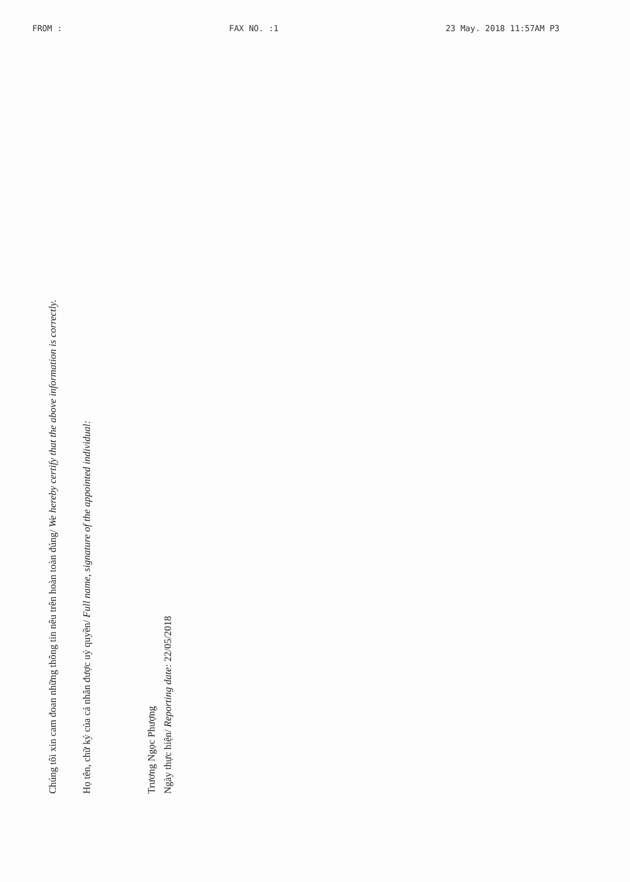FROM : FAX NO. :1 23 May. 2018 11:57AM P3
Chúng tôi xin cam đoan những thông tin nêu trên hoàn toàn đúng/ We hereby certify that the above information is correctly.
Họ tên, chữ ký của cá nhân được uỷ quyền/ Full name, signature of the appointed individual:
Trương Ngọc Phượng
Ngày thực hiện/ Reporting date: 22/05/2018